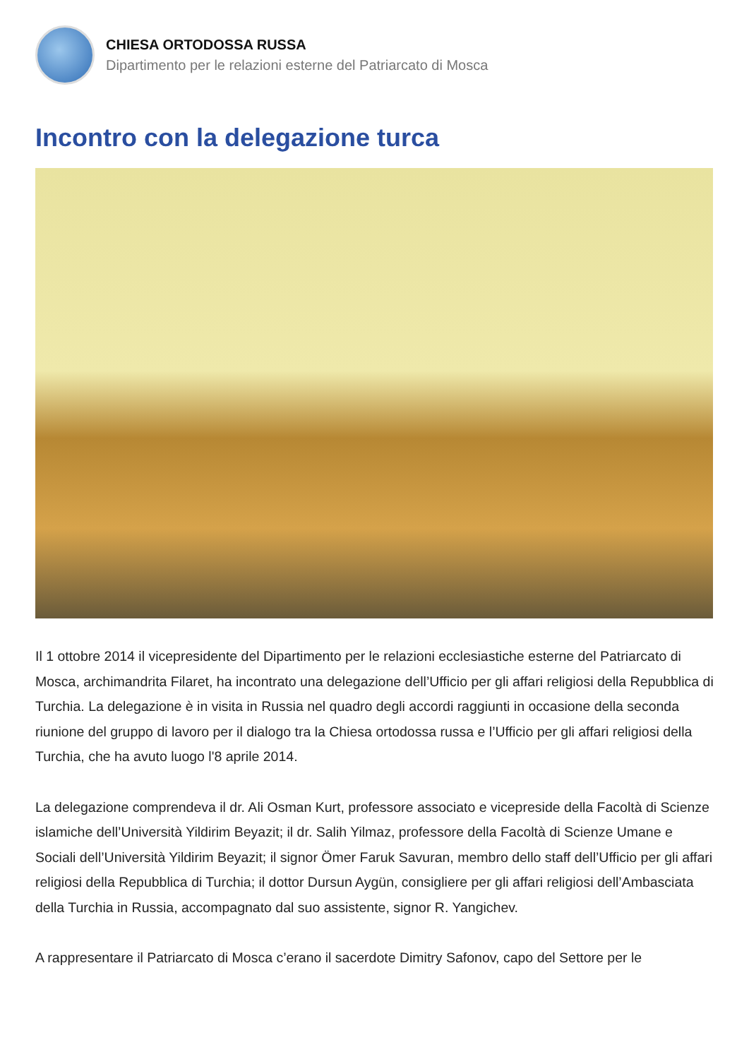CHIESA ORTODOSSA RUSSA
Dipartimento per le relazioni esterne del Patriarcato di Mosca
Incontro con la delegazione turca
Il 1 ottobre 2014 il vicepresidente del Dipartimento per le relazioni ecclesiastiche esterne del Patriarcato di Mosca, archimandrita Filaret, ha incontrato una delegazione dell’Ufficio per gli affari religiosi della Repubblica di Turchia. La delegazione è in visita in Russia nel quadro degli accordi raggiunti in occasione della seconda riunione del gruppo di lavoro per il dialogo tra la Chiesa ortodossa russa e l’Ufficio per gli affari religiosi della Turchia, che ha avuto luogo l'8 aprile 2014.
La delegazione comprendeva il dr. Ali Osman Kurt, professore associato e vicepreside della Facoltà di Scienze islamiche dell’Università Yildirim Beyazit; il dr. Salih Yilmaz, professore della Facoltà di Scienze Umane e Sociali dell’Università Yildirim Beyazit; il signor Ömer Faruk Savuran, membro dello staff dell’Ufficio per gli affari religiosi della Repubblica di Turchia; il dottor Dursun Aygün, consigliere per gli affari religiosi dell’Ambasciata della Turchia in Russia, accompagnato dal suo assistente, signor R. Yangichev.
A rappresentare il Patriarcato di Mosca c’erano il sacerdote Dimitry Safonov, capo del Settore per le